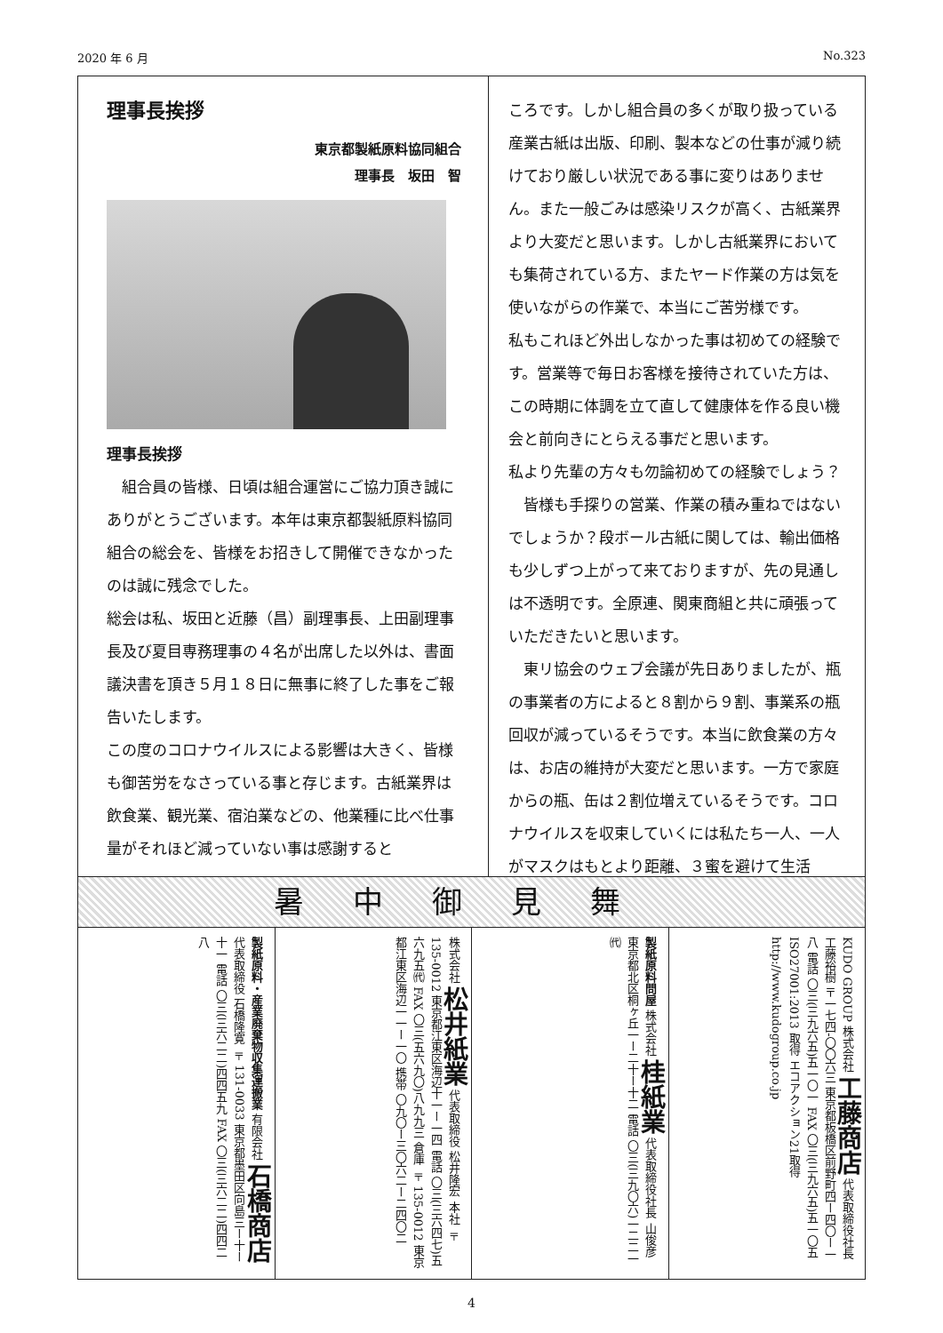2020 年 6 月 No.323
理事長挨拶
東京都製紙原料協同組合
理事長　坂田　智
理事長挨拶
　組合員の皆様、日頃は組合運営にご協力頂き誠にありがとうございます。本年は東京都製紙原料協同組合の総会を、皆様をお招きして開催できなかったのは誠に残念でした。
総会は私、坂田と近藤（昌）副理事長、上田副理事長及び夏目専務理事の４名が出席した以外は、書面議決書を頂き５月１８日に無事に終了した事をご報告いたします。
この度のコロナウイルスによる影響は大きく、皆様も御苦労をなさっている事と存じます。古紙業界は飲食業、観光業、宿泊業などの、他業種に比べ仕事量がそれほど減っていない事は感謝すると
ころです。しかし組合員の多くが取り扱っている産業古紙は出版、印刷、製本などの仕事が減り続けており厳しい状況である事に変りはありません。また一般ごみは感染リスクが高く、古紙業界より大変だと思います。しかし古紙業界においても集荷されている方、またヤード作業の方は気を使いながらの作業で、本当にご苦労様です。
私もこれほど外出しなかった事は初めての経験です。営業等で毎日お客様を接待されていた方は、この時期に体調を立て直して健康体を作る良い機会と前向きにとらえる事だと思います。
私より先輩の方々も勿論初めての経験でしょう？
　皆様も手探りの営業、作業の積み重ねではないでしょうか？段ボール古紙に関しては、輸出価格も少しずつ上がって来ておりますが、先の見通しは不透明です。全原連、関東商組と共に頑張っていただきたいと思います。
　東リ協会のウェブ会議が先日ありましたが、瓶の事業者の方によると８割から９割、事業系の瓶回収が減っているそうです。本当に飲食業の方々は、お店の維持が大変だと思います。一方で家庭からの瓶、缶は２割位増えているそうです。コロナウイルスを収束していくには私たち一人、一人がマスクはもとより距離、３蜜を避けて生活
暑中御見舞
製紙原料・産業廃棄物収集運搬業 有限会社 石橋商店 代表取締役 石橋隆寛 〒131-0033 東京都墨田区向島三ー十ー十一 電話 〇三(三六二二)四四五九 FAX 〇三(三六二二)四四二八
株式会社 松井紙業 代表取締役 松井隆宏 本社 〒135-0012 東京都江東区海辺十一ー一四 電話 〇三(三六四七)五六九五㈹ FAX 〇三(五六九〇)八九九三 倉庫 〒135-0012 東京都江東区海辺一一ー一〇 携帯 〇九〇ー三〇六二ー二四〇二
製紙原料問屋 株式会社 桂紙業 代表取締役社長 山俊彦 東京都北区桐ヶ丘一ー二十ー十二 電話 〇三(三九〇六)一二二一㈹
KUDO GROUP 株式会社 工藤商店 代表取締役社長 工藤裕樹 〒一七四-〇〇六三 東京都板橋区前野町四ー四〇ー一八 電話 〇三(三九六五)五一〇一 FAX 〇三(三九六五)五一〇五 ISO27001:2013 取得 エコアクション21取得 http://www.kudogroup.co.jp
4